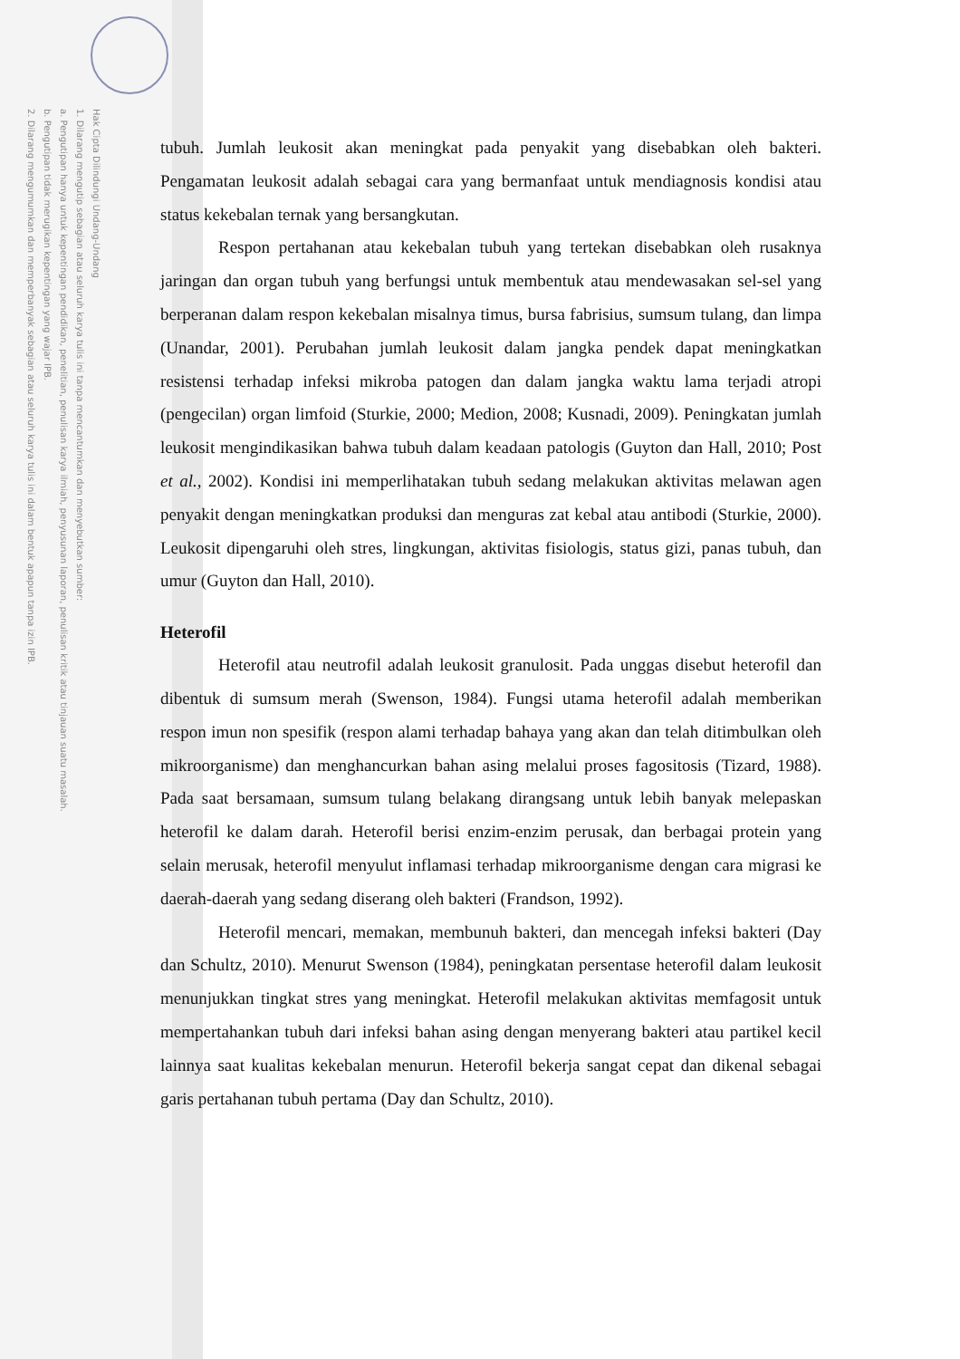Hak Cipta Dilindungi Undang-Undang
1. Dilarang mengutip sebagian atau seluruh karya tulis ini tanpa mencantumkan dan menyebutkan sumber:
a. Pengutipan hanya untuk kepentingan pendidikan, penelitian, penulisan karya ilmiah, penyusunan laporan, penulisan kritik atau tinjauan suatu masalah.
b. Pengutipan tidak merugikan kepentingan yang wajar IPB.
2. Dilarang mengumumkan dan memperbanyak sebagian atau seluruh karya tulis ini dalam bentuk apapun tanpa izin IPB.
tubuh. Jumlah leukosit akan meningkat pada penyakit yang disebabkan oleh bakteri. Pengamatan leukosit adalah sebagai cara yang bermanfaat untuk mendiagnosis kondisi atau status kekebalan ternak yang bersangkutan.
Respon pertahanan atau kekebalan tubuh yang tertekan disebabkan oleh rusaknya jaringan dan organ tubuh yang berfungsi untuk membentuk atau mendewasakan sel-sel yang berperanan dalam respon kekebalan misalnya timus, bursa fabrisius, sumsum tulang, dan limpa (Unandar, 2001). Perubahan jumlah leukosit dalam jangka pendek dapat meningkatkan resistensi terhadap infeksi mikroba patogen dan dalam jangka waktu lama terjadi atropi (pengecilan) organ limfoid (Sturkie, 2000; Medion, 2008; Kusnadi, 2009). Peningkatan jumlah leukosit mengindikasikan bahwa tubuh dalam keadaan patologis (Guyton dan Hall, 2010; Post et al., 2002). Kondisi ini memperlihatakan tubuh sedang melakukan aktivitas melawan agen penyakit dengan meningkatkan produksi dan menguras zat kebal atau antibodi (Sturkie, 2000). Leukosit dipengaruhi oleh stres, lingkungan, aktivitas fisiologis, status gizi, panas tubuh, dan umur (Guyton dan Hall, 2010).
Heterofil
Heterofil atau neutrofil adalah leukosit granulosit. Pada unggas disebut heterofil dan dibentuk di sumsum merah (Swenson, 1984). Fungsi utama heterofil adalah memberikan respon imun non spesifik (respon alami terhadap bahaya yang akan dan telah ditimbulkan oleh mikroorganisme) dan menghancurkan bahan asing melalui proses fagositosis (Tizard, 1988). Pada saat bersamaan, sumsum tulang belakang dirangsang untuk lebih banyak melepaskan heterofil ke dalam darah. Heterofil berisi enzim-enzim perusak, dan berbagai protein yang selain merusak, heterofil menyulut inflamasi terhadap mikroorganisme dengan cara migrasi ke daerah-daerah yang sedang diserang oleh bakteri (Frandson, 1992).
Heterofil mencari, memakan, membunuh bakteri, dan mencegah infeksi bakteri (Day dan Schultz, 2010). Menurut Swenson (1984), peningkatan persentase heterofil dalam leukosit menunjukkan tingkat stres yang meningkat. Heterofil melakukan aktivitas memfagosit untuk mempertahankan tubuh dari infeksi bahan asing dengan menyerang bakteri atau partikel kecil lainnya saat kualitas kekebalan menurun. Heterofil bekerja sangat cepat dan dikenal sebagai garis pertahanan tubuh pertama (Day dan Schultz, 2010).